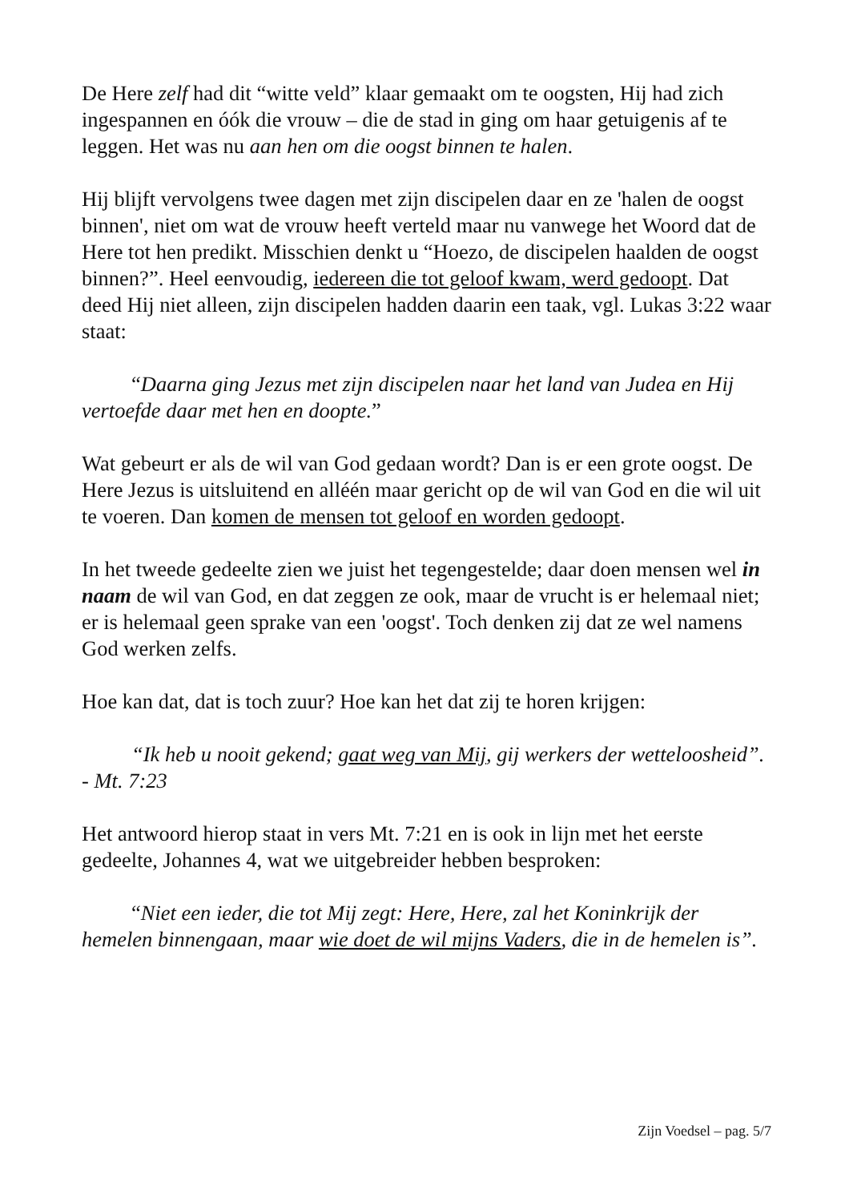De Here zelf had dit “witte veld” klaar gemaakt om te oogsten, Hij had zich ingespannen en óók die vrouw – die de stad in ging om haar getuigenis af te leggen. Het was nu aan hen om die oogst binnen te halen.
Hij blijft vervolgens twee dagen met zijn discipelen daar en ze 'halen de oogst binnen', niet om wat de vrouw heeft verteld maar nu vanwege het Woord dat de Here tot hen predikt. Misschien denkt u “Hoezo, de discipelen haalden de oogst binnen?”. Heel eenvoudig, iedereen die tot geloof kwam, werd gedoopt. Dat deed Hij niet alleen, zijn discipelen hadden daarin een taak, vgl. Lukas 3:22 waar staat:
“Daarna ging Jezus met zijn discipelen naar het land van Judea en Hij vertoefde daar met hen en doopte.”
Wat gebeurt er als de wil van God gedaan wordt? Dan is er een grote oogst. De Here Jezus is uitsluitend en alléén maar gericht op de wil van God en die wil uit te voeren. Dan komen de mensen tot geloof en worden gedoopt.
In het tweede gedeelte zien we juist het tegengestelde; daar doen mensen wel in naam de wil van God, en dat zeggen ze ook, maar de vrucht is er helemaal niet; er is helemaal geen sprake van een 'oogst'. Toch denken zij dat ze wel namens God werken zelfs.
Hoe kan dat, dat is toch zuur? Hoe kan het dat zij te horen krijgen:
“Ik heb u nooit gekend; gaat weg van Mij, gij werkers der wetteloosheid”. - Mt. 7:23
Het antwoord hierop staat in vers Mt. 7:21 en is ook in lijn met het eerste gedeelte, Johannes 4, wat we uitgebreider hebben besproken:
“Niet een ieder, die tot Mij zegt: Here, Here, zal het Koninkrijk der hemelen binnengaan, maar wie doet de wil mijns Vaders, die in de hemelen is”.
Zijn Voedsel – pag. 5/7